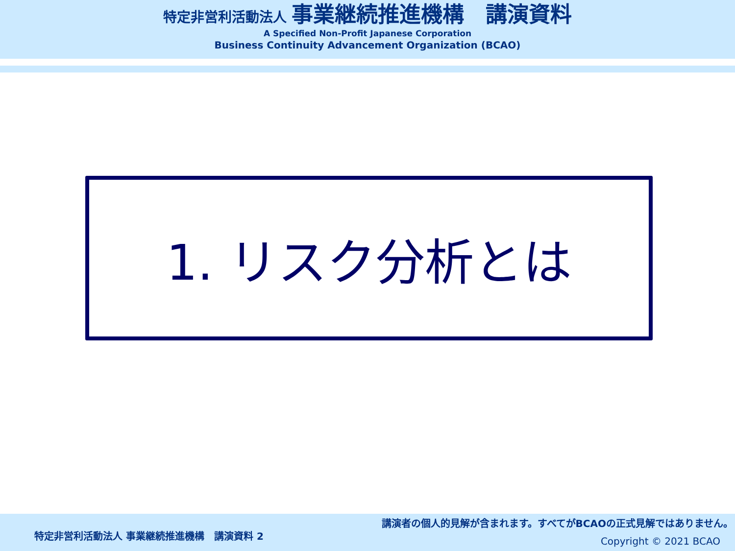特定非営利活動法人 事業継続推進機構　講演資料
A Specified Non-Profit Japanese Corporation
Business Continuity Advancement Organization (BCAO)
1. リスク分析とは
講演者の個人的見解が含まれます。すべてがBCAOの正式見解ではありません。
特定非営利活動法人 事業継続推進機構　講演資料 2
Copyright © 2021 BCAO